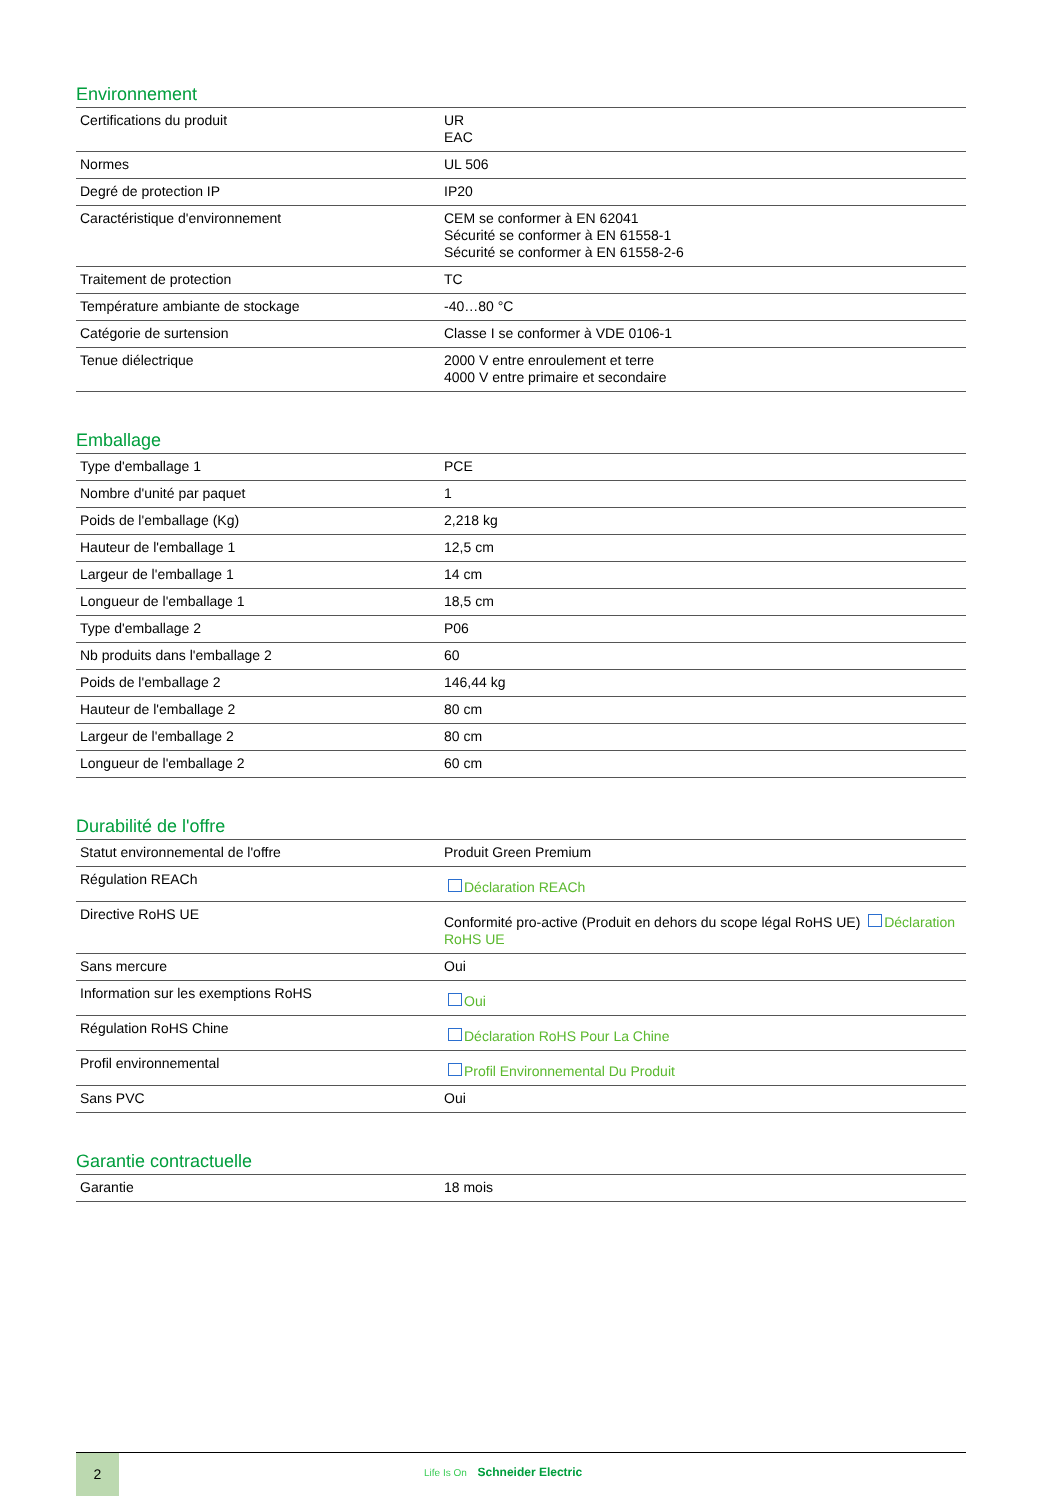Environnement
| Certifications du produit | UR EAC |
| Normes | UL 506 |
| Degré de protection IP | IP20 |
| Caractéristique d'environnement | CEM se conformer à EN 62041 Sécurité se conformer à EN 61558-1 Sécurité se conformer à EN 61558-2-6 |
| Traitement de protection | TC |
| Température ambiante de stockage | -40…80 °C |
| Catégorie de surtension | Classe I se conformer à VDE 0106-1 |
| Tenue diélectrique | 2000 V entre enroulement et terre 4000 V entre primaire et secondaire |
Emballage
| Type d'emballage 1 | PCE |
| Nombre d'unité par paquet | 1 |
| Poids de l'emballage (Kg) | 2,218 kg |
| Hauteur de l'emballage 1 | 12,5 cm |
| Largeur de l'emballage 1 | 14 cm |
| Longueur de l'emballage 1 | 18,5 cm |
| Type d'emballage 2 | P06 |
| Nb produits dans l'emballage 2 | 60 |
| Poids de l'emballage 2 | 146,44 kg |
| Hauteur de l'emballage 2 | 80 cm |
| Largeur de l'emballage 2 | 80 cm |
| Longueur de l'emballage 2 | 60 cm |
Durabilité de l'offre
| Statut environnemental de l'offre | Produit Green Premium |
| Régulation REACh | Déclaration REACh |
| Directive RoHS UE | Conformité pro-active (Produit en dehors du scope légal RoHS UE) Déclaration RoHS UE |
| Sans mercure | Oui |
| Information sur les exemptions RoHS | Oui |
| Régulation RoHS Chine | Déclaration RoHS Pour La Chine |
| Profil environnemental | Profil Environnemental Du Produit |
| Sans PVC | Oui |
Garantie contractuelle
| Garantie | 18 mois |
2
Life Is On Schneider Electric